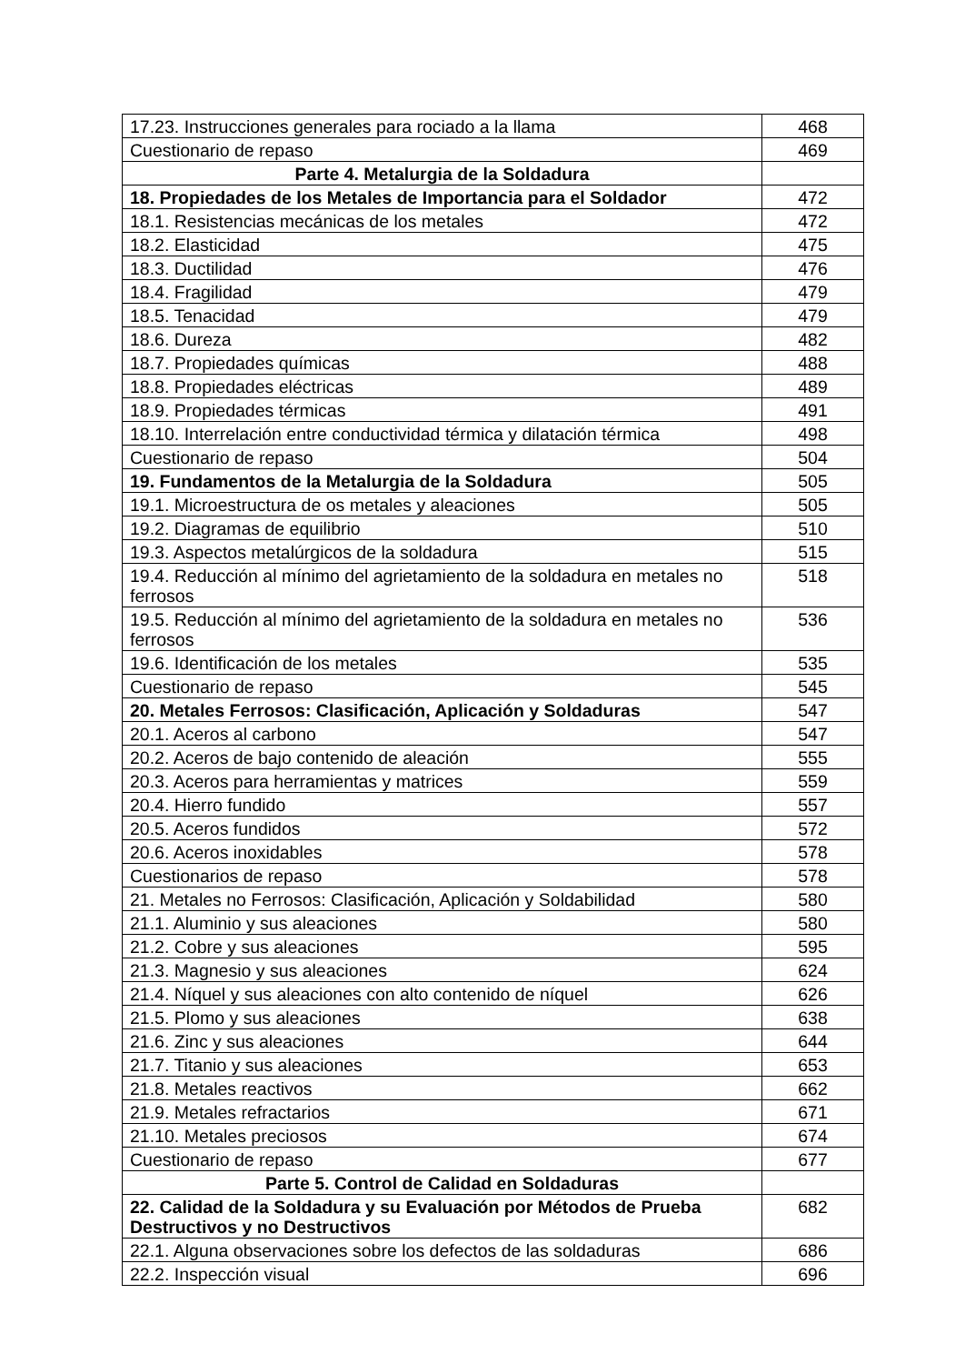| 17.23. Instrucciones generales para rociado a la llama | 468 |
| Cuestionario de repaso | 469 |
| Parte 4. Metalurgia de la Soldadura | |
| 18. Propiedades de los Metales de Importancia para el Soldador | 472 |
| 18.1. Resistencias mecánicas de los metales | 472 |
| 18.2. Elasticidad | 475 |
| 18.3. Ductilidad | 476 |
| 18.4. Fragilidad | 479 |
| 18.5. Tenacidad | 479 |
| 18.6. Dureza | 482 |
| 18.7. Propiedades químicas | 488 |
| 18.8. Propiedades eléctricas | 489 |
| 18.9. Propiedades térmicas | 491 |
| 18.10. Interrelación entre conductividad térmica y dilatación térmica | 498 |
| Cuestionario de repaso | 504 |
| 19. Fundamentos de la Metalurgia de la Soldadura | 505 |
| 19.1. Microestructura de os metales y aleaciones | 505 |
| 19.2. Diagramas de equilibrio | 510 |
| 19.3. Aspectos metalúrgicos de la soldadura | 515 |
| 19.4. Reducción al mínimo del agrietamiento de la soldadura en metales no ferrosos | 518 |
| 19.5. Reducción al mínimo del agrietamiento de la soldadura en metales no ferrosos | 536 |
| 19.6. Identificación de los metales | 535 |
| Cuestionario de repaso | 545 |
| 20. Metales Ferrosos: Clasificación, Aplicación y Soldaduras | 547 |
| 20.1. Aceros al carbono | 547 |
| 20.2. Aceros de bajo contenido de aleación | 555 |
| 20.3. Aceros para herramientas y matrices | 559 |
| 20.4. Hierro fundido | 557 |
| 20.5. Aceros fundidos | 572 |
| 20.6. Aceros inoxidables | 578 |
| Cuestionarios de repaso | 578 |
| 21. Metales no Ferrosos: Clasificación, Aplicación y Soldabilidad | 580 |
| 21.1. Aluminio y sus aleaciones | 580 |
| 21.2. Cobre y sus aleaciones | 595 |
| 21.3. Magnesio y sus aleaciones | 624 |
| 21.4. Níquel y sus aleaciones con alto contenido de níquel | 626 |
| 21.5. Plomo y sus aleaciones | 638 |
| 21.6. Zinc y sus aleaciones | 644 |
| 21.7. Titanio y sus aleaciones | 653 |
| 21.8. Metales reactivos | 662 |
| 21.9. Metales refractarios | 671 |
| 21.10. Metales preciosos | 674 |
| Cuestionario de repaso | 677 |
| Parte 5. Control de Calidad en Soldaduras | |
| 22. Calidad de la Soldadura y su Evaluación por Métodos de Prueba Destructivos y no Destructivos | 682 |
| 22.1. Alguna observaciones sobre los defectos de las soldaduras | 686 |
| 22.2. Inspección visual | 696 |